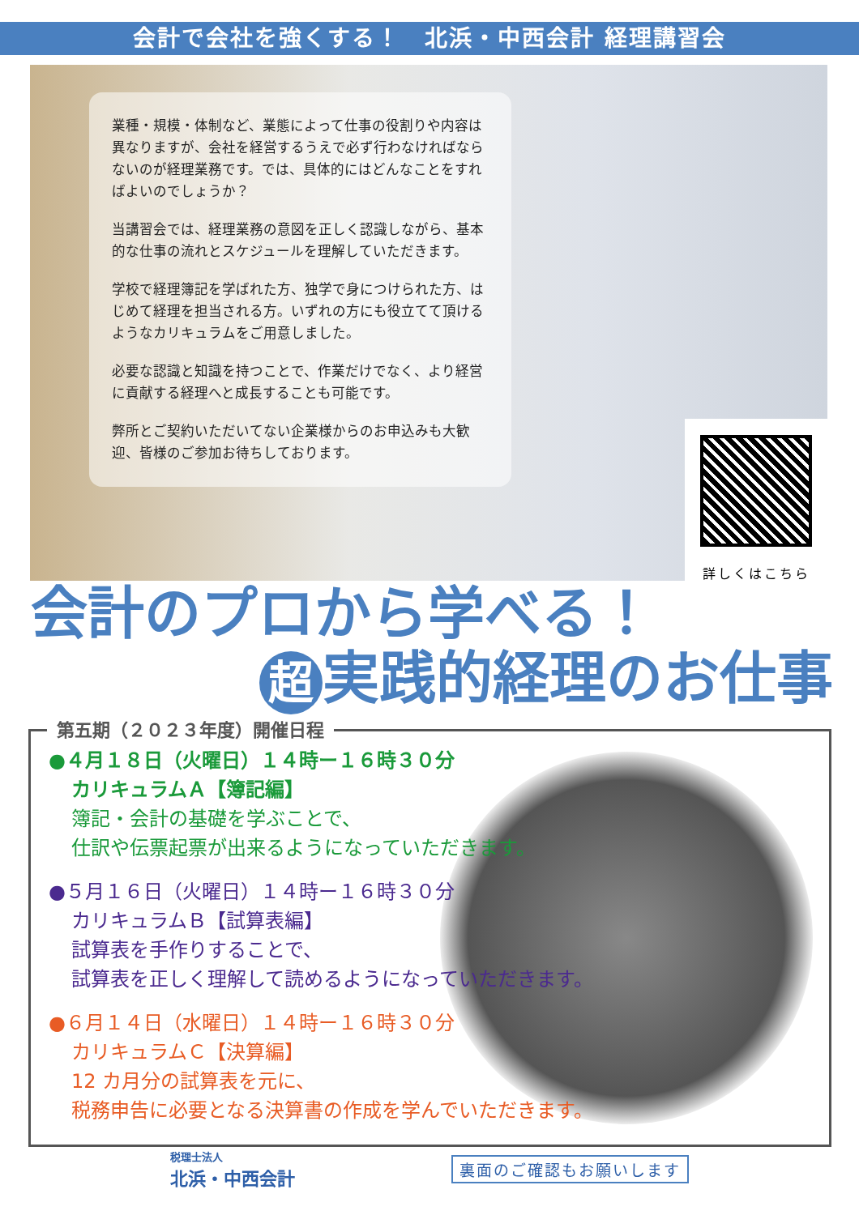会計で会社を強くする！　北浜・中西会計 経理講習会
業種・規模・体制など、業態によって仕事の役割りや内容は異なりますが、会社を経営するうえで必ず行わなければならないのが経理業務です。では、具体的にはどんなことをすればよいのでしょうか？
当講習会では、経理業務の意図を正しく認識しながら、基本的な仕事の流れとスケジュールを理解していただきます。
学校で経理簿記を学ばれた方、独学で身につけられた方、はじめて経理を担当される方。いずれの方にも役立てて頂けるようなカリキュラムをご用意しました。
必要な認識と知識を持つことで、作業だけでなく、より経営に貢献する経理へと成長することも可能です。
弊所とご契約いただいてない企業様からのお申込みも大歓迎、皆様のご参加お待ちしております。
詳しくはこちら
会計のプロから学べる！
超 実践的経理のお仕事
第五期（２０２３年度）開催日程
●４月１８日（火曜日）１４時ー１６時３０分
カリキュラムＡ【簿記編】
簿記・会計の基礎を学ぶことで、
仕訳や伝票起票が出来るようになっていただきます。
●５月１６日（火曜日）１４時ー１６時３０分
カリキュラムＢ【試算表編】
試算表を手作りすることで、
試算表を正しく理解して読めるようになっていただきます。
●６月１４日（水曜日）１４時ー１６時３０分
カリキュラムＣ【決算編】
12 カ月分の試算表を元に、
税務申告に必要となる決算書の作成を学んでいただきます。
税理士法人
北浜・中西会計
裏面のご確認もお願いします